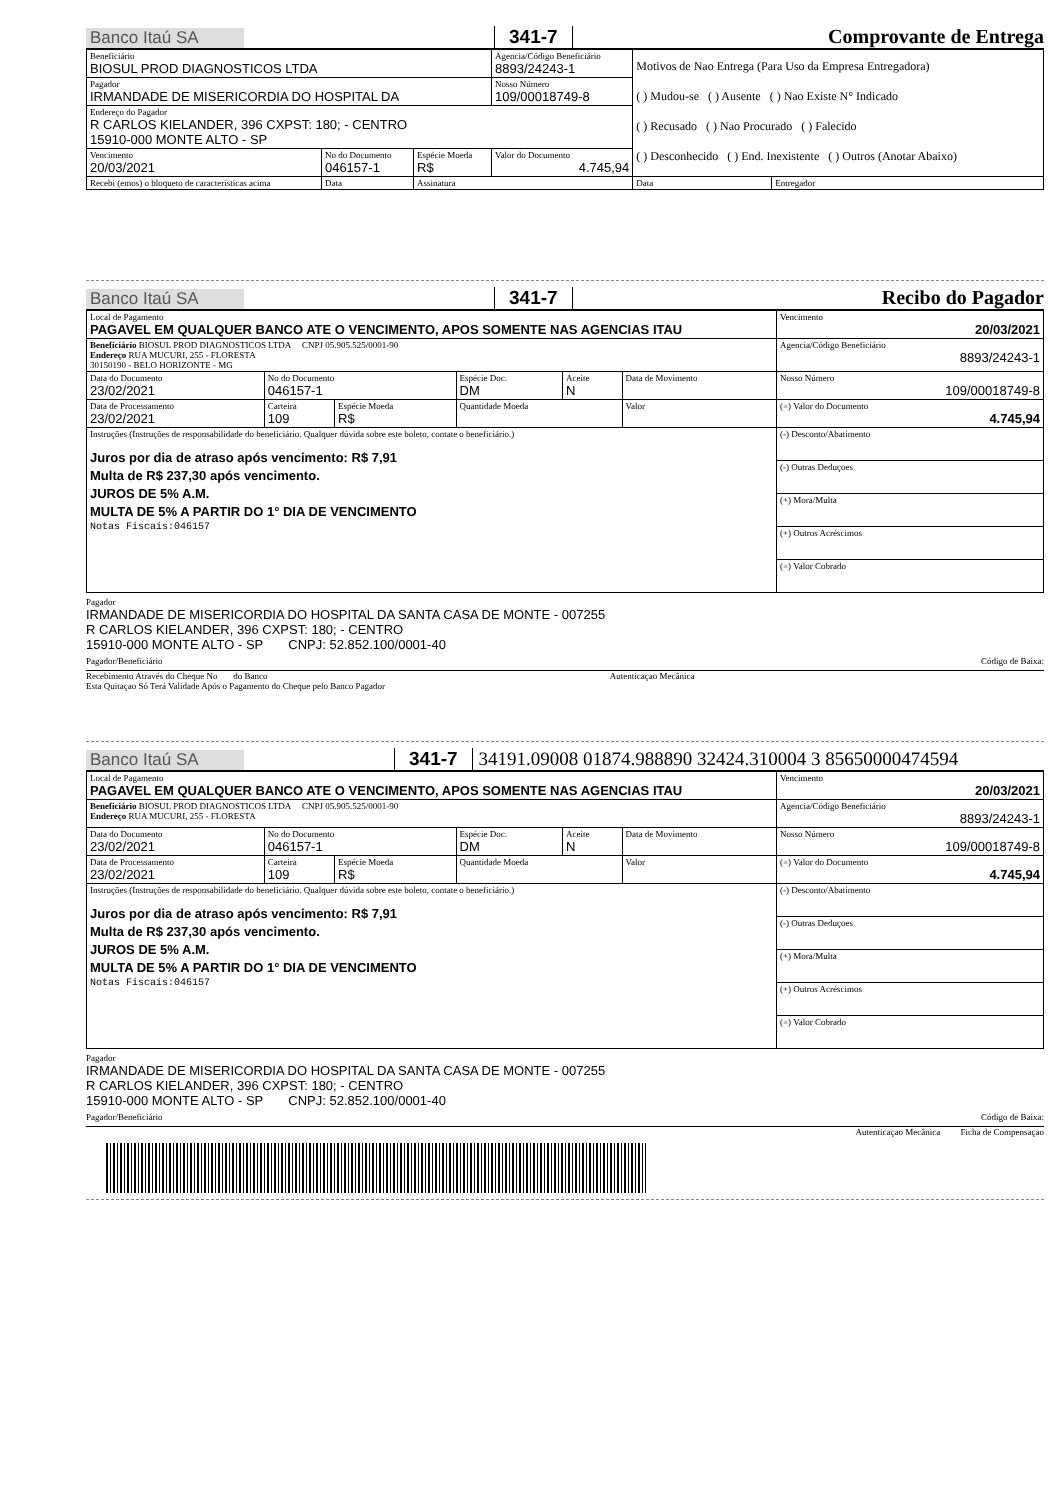Banco Itaú SA 341-7 Comprovante de Entrega
| Beneficiário BIOSUL PROD DIAGNOSTICOS LTDA | | | Agencia/Código Beneficiário 8893/24243-1 | Motivos de Nao Entrega (Para Uso da Empresa Entregadora) ( ) Mudou-se ( ) Ausente ( ) Nao Existe N° Indicado ( ) Recusado ( ) Nao Procurado ( ) Falecido ( ) Desconhecido ( ) End. Inexistente ( ) Outros (Anotar Abaixo) | |
| Pagador IRMANDADE DE MISERICORDIA DO HOSPITAL DA | | | Nosso Número 109/00018749-8 | | |
| Endereço do Pagador R CARLOS KIELANDER, 396 CXPST: 180; - CENTRO 15910-000 MONTE ALTO - SP | | | | | |
| Vencimento 20/03/2021 | No do Documento 046157-1 | Espécie Moeda R$ | Valor do Documento 4.745,94 | | |
| Recebi (emos) o bloqueto de características acima | Data | Assinatura | | Data | Entregador |
Banco Itaú SA 341-7 Recibo do Pagador
| Local de Pagamento PAGAVEL EM QUALQUER BANCO ATE O VENCIMENTO, APOS SOMENTE NAS AGENCIAS ITAU | | | | | | Vencimento 20/03/2021 |
| Beneficiário BIOSUL PROD DIAGNOSTICOS LTDA CNPJ 05.905.525/0001-90 Endereço RUA MUCURI, 255 - FLORESTA 30150190 - BELO HORIZONTE - MG | | | | | | Agencia/Código Beneficiário 8893/24243-1 |
| Data do Documento 23/02/2021 | No do Documento 046157-1 | | Espécie Doc. DM | Aceite N | Data de Movimento | Nosso Número 109/00018749-8 |
| Data de Processamento 23/02/2021 | Carteira 109 | Espécie Moeda R$ | Quantidade Moeda | | Valor | (=) Valor do Documento 4.745,94 |
| Instruções (Instruções de responsabilidade do beneficiário. Qualquer dúvida sobre este boleto, contate o beneficiário.) Juros por dia de atraso após vencimento: R$ 7,91 Multa de R$ 237,30 após vencimento. JUROS DE 5% A.M. MULTA DE 5% A PARTIR DO 1° DIA DE VENCIMENTO Notas Fiscais:046157 | | | | | | (-) Desconto/Abatimento |
| | | | | | | (-) Outras Deduçoes |
| | | | | | | (+) Mora/Multa |
| | | | | | | (+) Outros Acréscimos |
| | | | | | | (=) Valor Cobrado |
Pagador
IRMANDADE DE MISERICORDIA DO HOSPITAL DA SANTA CASA DE MONTE - 007255
R CARLOS KIELANDER, 396 CXPST: 180; - CENTRO
15910-000 MONTE ALTO - SP CNPJ: 52.852.100/0001-40
Pagador/Beneficiário Código de Baixa:
Recebimento Através do Cheque No do Banco Autenticaçao Mecânica
Esta Quitaçao Só Terá Validade Após o Pagamento do Cheque pelo Banco Pagador
Banco Itaú SA 341-7 34191.09008 01874.988890 32424.310004 3 85650000474594
| Local de Pagamento PAGAVEL EM QUALQUER BANCO ATE O VENCIMENTO, APOS SOMENTE NAS AGENCIAS ITAU | | | | | | Vencimento 20/03/2021 |
| Beneficiário BIOSUL PROD DIAGNOSTICOS LTDA CNPJ 05.905.525/0001-90 Endereço RUA MUCURI, 255 - FLORESTA | | | | | | Agencia/Código Beneficiário 8893/24243-1 |
| Data do Documento 23/02/2021 | No do Documento 046157-1 | | Espécie Doc. DM | Aceite N | Data de Movimento | Nosso Número 109/00018749-8 |
| Data de Processamento 23/02/2021 | Carteira 109 | Espécie Moeda R$ | Quantidade Moeda | | Valor | (=) Valor do Documento 4.745,94 |
| Instruções (Instruções de responsabilidade do beneficiário. Qualquer dúvida sobre este boleto, contate o beneficiário.) Juros por dia de atraso após vencimento: R$ 7,91 Multa de R$ 237,30 após vencimento. JUROS DE 5% A.M. MULTA DE 5% A PARTIR DO 1° DIA DE VENCIMENTO Notas Fiscais:046157 | | | | | | (-) Desconto/Abatimento |
| | | | | | | (-) Outras Deduçoes |
| | | | | | | (+) Mora/Multa |
| | | | | | | (+) Outros Acréscimos |
| | | | | | | (=) Valor Cobrado |
Pagador
IRMANDADE DE MISERICORDIA DO HOSPITAL DA SANTA CASA DE MONTE - 007255
R CARLOS KIELANDER, 396 CXPST: 180; - CENTRO
15910-000 MONTE ALTO - SP CNPJ: 52.852.100/0001-40
Pagador/Beneficiário Código de Baixa:
Autenticaçao Mecânica Ficha de Compensaçao